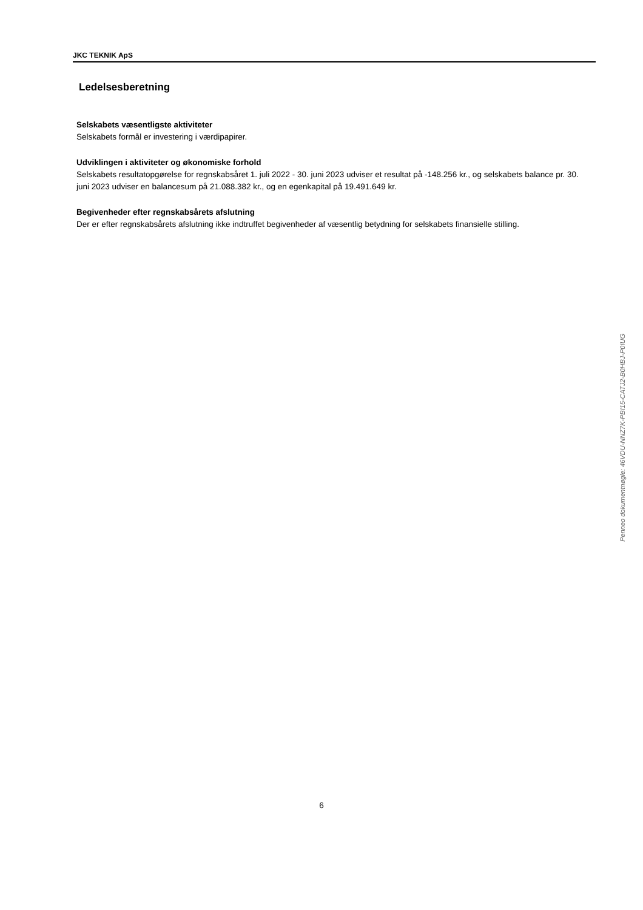JKC TEKNIK ApS
Ledelsesberetning
Selskabets væsentligste aktiviteter
Selskabets formål er investering i værdipapirer.
Udviklingen i aktiviteter og økonomiske forhold
Selskabets resultatopgørelse for regnskabsåret 1. juli 2022 - 30. juni 2023 udviser et resultat på -148.256 kr., og selskabets balance pr. 30. juni 2023 udviser en balancesum på 21.088.382 kr., og en egenkapital på 19.491.649 kr.
Begivenheder efter regnskabsårets afslutning
Der er efter regnskabsårets afslutning ikke indtruffet begivenheder af væsentlig betydning for selskabets finansielle stilling.
Penneo dokumentnøgle: 46VDU-NNZ7K-PBI15-CATJ2-B0HBJ-P0IUG
6